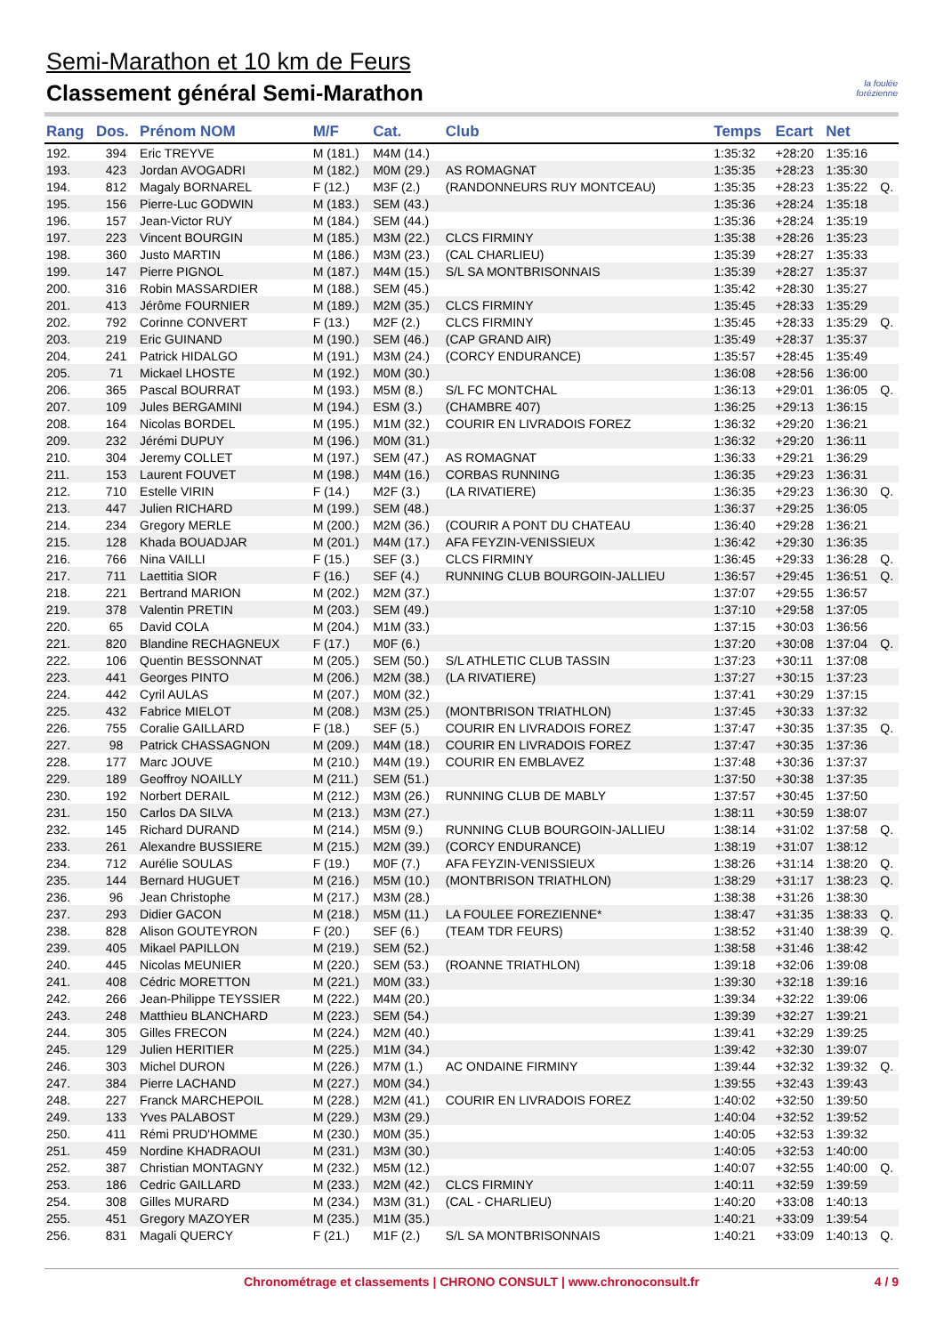Semi-Marathon et 10 km de Feurs
Classement général Semi-Marathon
la foulée
forézienne
| Rang | Dos. | Prénom NOM | M/F | Cat. | Club | Temps | Ecart | Net | |
| --- | --- | --- | --- | --- | --- | --- | --- | --- | --- |
| 192. | 394 | Eric TREYVE | M (181.) | M4M (14.) | | 1:35:32 | +28:20 | 1:35:16 | |
| 193. | 423 | Jordan AVOGADRI | M (182.) | M0M (29.) | AS ROMAGNAT | 1:35:35 | +28:23 | 1:35:30 | |
| 194. | 812 | Magaly BORNAREL | F (12.) | M3F (2.) | (RANDONNEURS RUY MONTCEAU) | 1:35:35 | +28:23 | 1:35:22 | Q. |
| 195. | 156 | Pierre-Luc GODWIN | M (183.) | SEM (43.) | | 1:35:36 | +28:24 | 1:35:18 | |
| 196. | 157 | Jean-Victor RUY | M (184.) | SEM (44.) | | 1:35:36 | +28:24 | 1:35:19 | |
| 197. | 223 | Vincent BOURGIN | M (185.) | M3M (22.) | CLCS FIRMINY | 1:35:38 | +28:26 | 1:35:23 | |
| 198. | 360 | Justo MARTIN | M (186.) | M3M (23.) | (CAL CHARLIEU) | 1:35:39 | +28:27 | 1:35:33 | |
| 199. | 147 | Pierre PIGNOL | M (187.) | M4M (15.) | S/L SA MONTBRISONNAIS | 1:35:39 | +28:27 | 1:35:37 | |
| 200. | 316 | Robin MASSARDIER | M (188.) | SEM (45.) | | 1:35:42 | +28:30 | 1:35:27 | |
| 201. | 413 | Jérôme FOURNIER | M (189.) | M2M (35.) | CLCS FIRMINY | 1:35:45 | +28:33 | 1:35:29 | |
| 202. | 792 | Corinne CONVERT | F (13.) | M2F (2.) | CLCS FIRMINY | 1:35:45 | +28:33 | 1:35:29 | Q. |
| 203. | 219 | Eric GUINAND | M (190.) | SEM (46.) | (CAP GRAND AIR) | 1:35:49 | +28:37 | 1:35:37 | |
| 204. | 241 | Patrick HIDALGO | M (191.) | M3M (24.) | (CORCY ENDURANCE) | 1:35:57 | +28:45 | 1:35:49 | |
| 205. | 71 | Mickael LHOSTE | M (192.) | M0M (30.) | | 1:36:08 | +28:56 | 1:36:00 | |
| 206. | 365 | Pascal BOURRAT | M (193.) | M5M (8.) | S/L FC MONTCHAL | 1:36:13 | +29:01 | 1:36:05 | Q. |
| 207. | 109 | Jules BERGAMINI | M (194.) | ESM (3.) | (CHAMBRE 407) | 1:36:25 | +29:13 | 1:36:15 | |
| 208. | 164 | Nicolas BORDEL | M (195.) | M1M (32.) | COURIR EN LIVRADOIS FOREZ | 1:36:32 | +29:20 | 1:36:21 | |
| 209. | 232 | Jérémi DUPUY | M (196.) | M0M (31.) | | 1:36:32 | +29:20 | 1:36:11 | |
| 210. | 304 | Jeremy COLLET | M (197.) | SEM (47.) | AS ROMAGNAT | 1:36:33 | +29:21 | 1:36:29 | |
| 211. | 153 | Laurent FOUVET | M (198.) | M4M (16.) | CORBAS RUNNING | 1:36:35 | +29:23 | 1:36:31 | |
| 212. | 710 | Estelle VIRIN | F (14.) | M2F (3.) | (LA RIVATIERE) | 1:36:35 | +29:23 | 1:36:30 | Q. |
| 213. | 447 | Julien RICHARD | M (199.) | SEM (48.) | | 1:36:37 | +29:25 | 1:36:05 | |
| 214. | 234 | Gregory MERLE | M (200.) | M2M (36.) | (COURIR A PONT DU CHATEAU | 1:36:40 | +29:28 | 1:36:21 | |
| 215. | 128 | Khada BOUADJAR | M (201.) | M4M (17.) | AFA FEYZIN-VENISSIEUX | 1:36:42 | +29:30 | 1:36:35 | |
| 216. | 766 | Nina VAILLI | F (15.) | SEF (3.) | CLCS FIRMINY | 1:36:45 | +29:33 | 1:36:28 | Q. |
| 217. | 711 | Laettitia SIOR | F (16.) | SEF (4.) | RUNNING CLUB BOURGOIN-JALLIEU | 1:36:57 | +29:45 | 1:36:51 | Q. |
| 218. | 221 | Bertrand MARION | M (202.) | M2M (37.) | | 1:37:07 | +29:55 | 1:36:57 | |
| 219. | 378 | Valentin PRETIN | M (203.) | SEM (49.) | | 1:37:10 | +29:58 | 1:37:05 | |
| 220. | 65 | David COLA | M (204.) | M1M (33.) | | 1:37:15 | +30:03 | 1:36:56 | |
| 221. | 820 | Blandine RECHAGNEUX | F (17.) | M0F (6.) | | 1:37:20 | +30:08 | 1:37:04 | Q. |
| 222. | 106 | Quentin BESSONNAT | M (205.) | SEM (50.) | S/L ATHLETIC CLUB TASSIN | 1:37:23 | +30:11 | 1:37:08 | |
| 223. | 441 | Georges PINTO | M (206.) | M2M (38.) | (LA RIVATIERE) | 1:37:27 | +30:15 | 1:37:23 | |
| 224. | 442 | Cyril AULAS | M (207.) | M0M (32.) | | 1:37:41 | +30:29 | 1:37:15 | |
| 225. | 432 | Fabrice MIELOT | M (208.) | M3M (25.) | (MONTBRISON TRIATHLON) | 1:37:45 | +30:33 | 1:37:32 | |
| 226. | 755 | Coralie GAILLARD | F (18.) | SEF (5.) | COURIR EN LIVRADOIS FOREZ | 1:37:47 | +30:35 | 1:37:35 | Q. |
| 227. | 98 | Patrick CHASSAGNON | M (209.) | M4M (18.) | COURIR EN LIVRADOIS FOREZ | 1:37:47 | +30:35 | 1:37:36 | |
| 228. | 177 | Marc JOUVE | M (210.) | M4M (19.) | COURIR EN EMBLAVEZ | 1:37:48 | +30:36 | 1:37:37 | |
| 229. | 189 | Geoffroy NOAILLY | M (211.) | SEM (51.) | | 1:37:50 | +30:38 | 1:37:35 | |
| 230. | 192 | Norbert DERAIL | M (212.) | M3M (26.) | RUNNING CLUB DE MABLY | 1:37:57 | +30:45 | 1:37:50 | |
| 231. | 150 | Carlos DA SILVA | M (213.) | M3M (27.) | | 1:38:11 | +30:59 | 1:38:07 | |
| 232. | 145 | Richard DURAND | M (214.) | M5M (9.) | RUNNING CLUB BOURGOIN-JALLIEU | 1:38:14 | +31:02 | 1:37:58 | Q. |
| 233. | 261 | Alexandre BUSSIERE | M (215.) | M2M (39.) | (CORCY ENDURANCE) | 1:38:19 | +31:07 | 1:38:12 | |
| 234. | 712 | Aurélie SOULAS | F (19.) | M0F (7.) | AFA FEYZIN-VENISSIEUX | 1:38:26 | +31:14 | 1:38:20 | Q. |
| 235. | 144 | Bernard HUGUET | M (216.) | M5M (10.) | (MONTBRISON TRIATHLON) | 1:38:29 | +31:17 | 1:38:23 | Q. |
| 236. | 96 | Jean Christophe | M (217.) | M3M (28.) | | 1:38:38 | +31:26 | 1:38:30 | |
| 237. | 293 | Didier GACON | M (218.) | M5M (11.) | LA FOULEE FOREZIENNE* | 1:38:47 | +31:35 | 1:38:33 | Q. |
| 238. | 828 | Alison GOUTEYRON | F (20.) | SEF (6.) | (TEAM TDR FEURS) | 1:38:52 | +31:40 | 1:38:39 | Q. |
| 239. | 405 | Mikael PAPILLON | M (219.) | SEM (52.) | | 1:38:58 | +31:46 | 1:38:42 | |
| 240. | 445 | Nicolas MEUNIER | M (220.) | SEM (53.) | (ROANNE TRIATHLON) | 1:39:18 | +32:06 | 1:39:08 | |
| 241. | 408 | Cédric MORETTON | M (221.) | M0M (33.) | | 1:39:30 | +32:18 | 1:39:16 | |
| 242. | 266 | Jean-Philippe TEYSSIER | M (222.) | M4M (20.) | | 1:39:34 | +32:22 | 1:39:06 | |
| 243. | 248 | Matthieu BLANCHARD | M (223.) | SEM (54.) | | 1:39:39 | +32:27 | 1:39:21 | |
| 244. | 305 | Gilles FRECON | M (224.) | M2M (40.) | | 1:39:41 | +32:29 | 1:39:25 | |
| 245. | 129 | Julien HERITIER | M (225.) | M1M (34.) | | 1:39:42 | +32:30 | 1:39:07 | |
| 246. | 303 | Michel DURON | M (226.) | M7M (1.) | AC ONDAINE FIRMINY | 1:39:44 | +32:32 | 1:39:32 | Q. |
| 247. | 384 | Pierre LACHAND | M (227.) | M0M (34.) | | 1:39:55 | +32:43 | 1:39:43 | |
| 248. | 227 | Franck MARCHEPOIL | M (228.) | M2M (41.) | COURIR EN LIVRADOIS FOREZ | 1:40:02 | +32:50 | 1:39:50 | |
| 249. | 133 | Yves PALABOST | M (229.) | M3M (29.) | | 1:40:04 | +32:52 | 1:39:52 | |
| 250. | 411 | Rémi PRUD'HOMME | M (230.) | M0M (35.) | | 1:40:05 | +32:53 | 1:39:32 | |
| 251. | 459 | Nordine KHADRAOUI | M (231.) | M3M (30.) | | 1:40:05 | +32:53 | 1:40:00 | |
| 252. | 387 | Christian MONTAGNY | M (232.) | M5M (12.) | | 1:40:07 | +32:55 | 1:40:00 | Q. |
| 253. | 186 | Cedric GAILLARD | M (233.) | M2M (42.) | CLCS FIRMINY | 1:40:11 | +32:59 | 1:39:59 | |
| 254. | 308 | Gilles MURARD | M (234.) | M3M (31.) | (CAL - CHARLIEU) | 1:40:20 | +33:08 | 1:40:13 | |
| 255. | 451 | Gregory MAZOYER | M (235.) | M1M (35.) | | 1:40:21 | +33:09 | 1:39:54 | |
| 256. | 831 | Magali QUERCY | F (21.) | M1F (2.) | S/L SA MONTBRISONNAIS | 1:40:21 | +33:09 | 1:40:13 | Q. |
Chronométrage et classements | CHRONO CONSULT | www.chronoconsult.fr 4 / 9